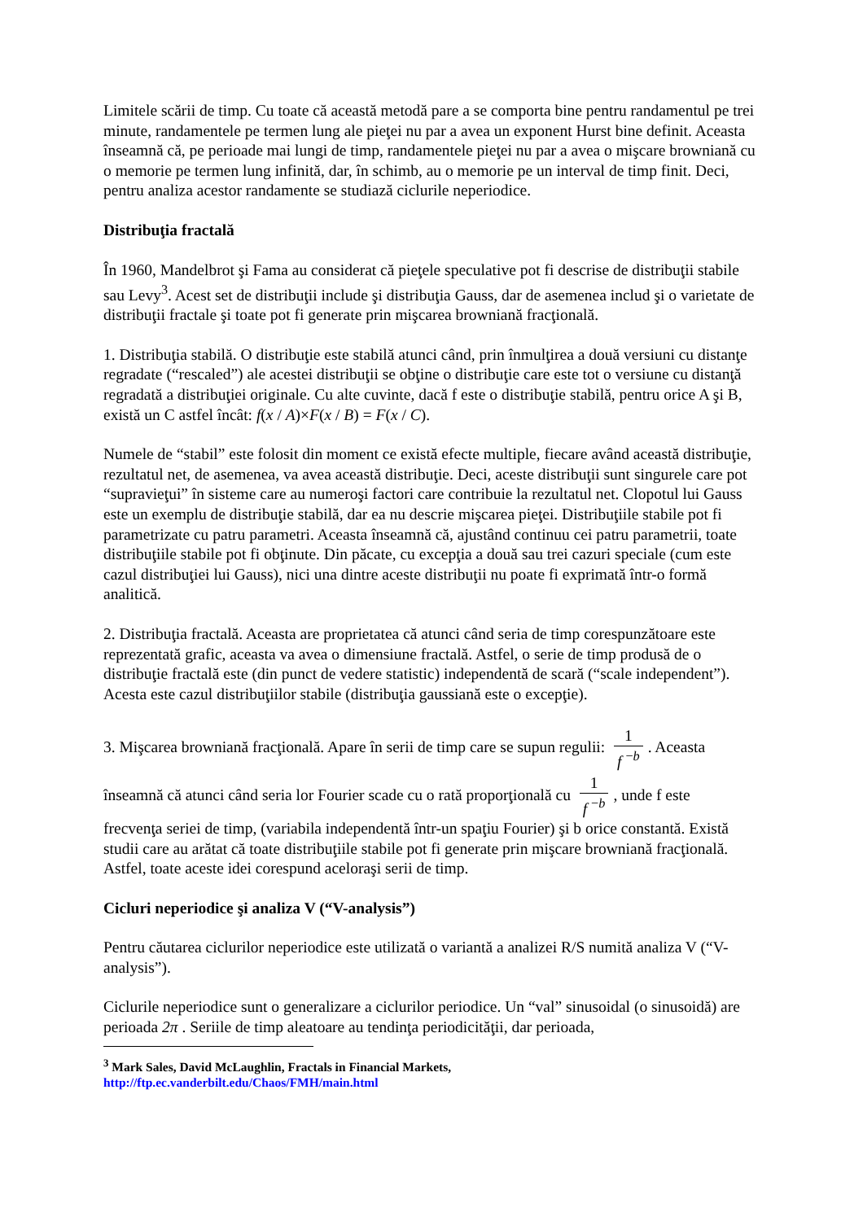Limitele scării de timp. Cu toate că această metodă pare a se comporta bine pentru randamentul pe trei minute, randamentele pe termen lung ale pieţei nu par a avea un exponent Hurst bine definit. Aceasta înseamnă că, pe perioade mai lungi de timp, randamentele pieţei nu par a avea o mişcare browniană cu o memorie pe termen lung infinită, dar, în schimb, au o memorie pe un interval de timp finit. Deci, pentru analiza acestor randamente se studiază ciclurile neperiodice.
Distribuţia fractală
În 1960, Mandelbrot şi Fama au considerat că pieţele speculative pot fi descrise de distribuţii stabile sau Levy<sup>3</sup>. Acest set de distribuţii include şi distribuţia Gauss, dar de asemenea includ şi o varietate de distribuţii fractale şi toate pot fi generate prin mişcarea browniană fracţională.
1. Distribuţia stabilă. O distribuţie este stabilă atunci când, prin înmulţirea a două versiuni cu distanţe regradate (“rescaled”) ale acestei distribuţii se obţine o distribuţie care este tot o versiune cu distanţă regradată a distribuţiei originale. Cu alte cuvinte, dacă f este o distribuţie stabilă, pentru orice A şi B, există un C astfel încât: f(x / A)×F(x / B) = F(x / C).
Numele de “stabil” este folosit din moment ce există efecte multiple, fiecare având această distribuţie, rezultatul net, de asemenea, va avea această distribuţie. Deci, aceste distribuţii sunt singurele care pot “supravieţui” în sisteme care au numeroşi factori care contribuie la rezultatul net. Clopotul lui Gauss este un exemplu de distribuţie stabilă, dar ea nu descrie mişcarea pieţei. Distribuţiile stabile pot fi parametrizate cu patru parametri. Aceasta înseamnă că, ajustând continuu cei patru parametrii, toate distribuţiile stabile pot fi obţinute. Din păcate, cu excepţia a două sau trei cazuri speciale (cum este cazul distribuţiei lui Gauss), nici una dintre aceste distribuţii nu poate fi exprimată într-o formă analitică.
2. Distribuţia fractală. Aceasta are proprietatea că atunci când seria de timp corespunzătoare este reprezentată grafic, aceasta va avea o dimensiune fractală. Astfel, o serie de timp produsă de o distribuţie fractală este (din punct de vedere statistic) independentă de scară (“scale independent”). Acesta este cazul distribuţiilor stabile (distribuţia gaussiană este o excepţie).
3. Mişcarea browniană fracţională. Apare în serii de timp care se supun regulii: 1 f <sup>−b</sup>. Aceasta înseamnă că atunci când seria lor Fourier scade cu o rată proporţională cu 1 f <sup>−b</sup>, unde f este
frecvenţa seriei de timp, (variabila independentă într-un spaţiu Fourier) şi b orice constantă. Există studii care au arătat că toate distribuţiile stabile pot fi generate prin mişcare browniană fracţională. Astfel, toate aceste idei corespund aceloraşi serii de timp.
Cicluri neperiodice şi analiza V (“V-analysis”)
Pentru căutarea ciclurilor neperiodice este utilizată o variantă a analizei R/S numită analiza V (“V-analysis”).
Ciclurile neperiodice sunt o generalizare a ciclurilor periodice. Un “val” sinusoidal (o sinusoidă) are perioada 2π . Seriile de timp aleatoare au tendinţa periodicităţii, dar perioada,
<sup>3</sup> Mark Sales, David McLaughlin, Fractals in Financial Markets,
http://ftp.ec.vanderbilt.edu/Chaos/FMH/main.html